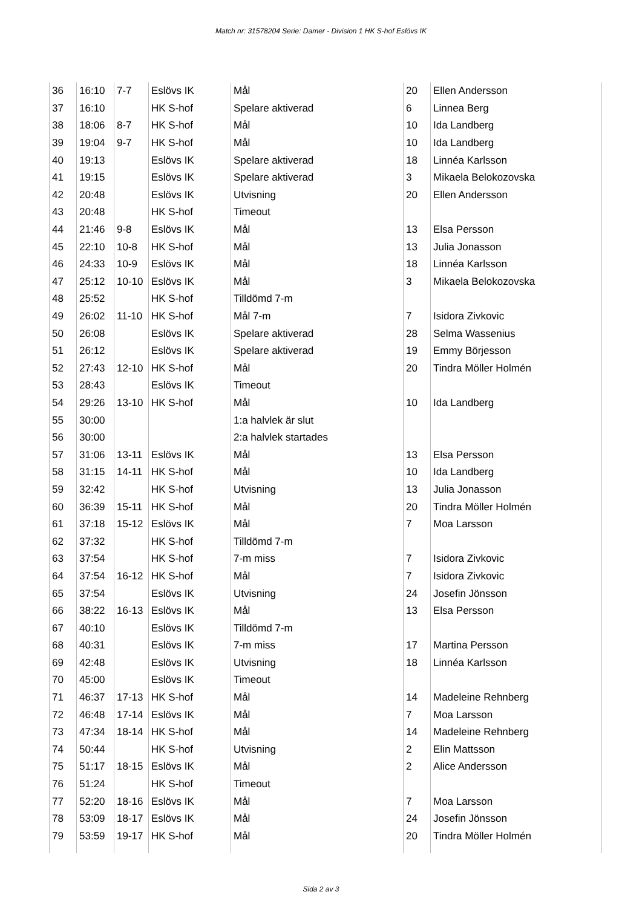Match nr: 31578204 Serie: Damer - Division 1 HK S-hof Eslövs IK
| 36 | 16:10 | 7-7 | Eslövs IK | Mål | 20 | Ellen Andersson |
| 37 | 16:10 | | HK S-hof | Spelare aktiverad | 6 | Linnea Berg |
| 38 | 18:06 | 8-7 | HK S-hof | Mål | 10 | Ida Landberg |
| 39 | 19:04 | 9-7 | HK S-hof | Mål | 10 | Ida Landberg |
| 40 | 19:13 | | Eslövs IK | Spelare aktiverad | 18 | Linnéa Karlsson |
| 41 | 19:15 | | Eslövs IK | Spelare aktiverad | 3 | Mikaela Belokozovska |
| 42 | 20:48 | | Eslövs IK | Utvisning | 20 | Ellen Andersson |
| 43 | 20:48 | | HK S-hof | Timeout | | |
| 44 | 21:46 | 9-8 | Eslövs IK | Mål | 13 | Elsa Persson |
| 45 | 22:10 | 10-8 | HK S-hof | Mål | 13 | Julia Jonasson |
| 46 | 24:33 | 10-9 | Eslövs IK | Mål | 18 | Linnéa Karlsson |
| 47 | 25:12 | 10-10 | Eslövs IK | Mål | 3 | Mikaela Belokozovska |
| 48 | 25:52 | | HK S-hof | Tilldömd 7-m | | |
| 49 | 26:02 | 11-10 | HK S-hof | Mål 7-m | 7 | Isidora Zivkovic |
| 50 | 26:08 | | Eslövs IK | Spelare aktiverad | 28 | Selma Wassenius |
| 51 | 26:12 | | Eslövs IK | Spelare aktiverad | 19 | Emmy Börjesson |
| 52 | 27:43 | 12-10 | HK S-hof | Mål | 20 | Tindra Möller Holmén |
| 53 | 28:43 | | Eslövs IK | Timeout | | |
| 54 | 29:26 | 13-10 | HK S-hof | Mål | 10 | Ida Landberg |
| 55 | 30:00 | | | 1:a halvlek är slut | | |
| 56 | 30:00 | | | 2:a halvlek startades | | |
| 57 | 31:06 | 13-11 | Eslövs IK | Mål | 13 | Elsa Persson |
| 58 | 31:15 | 14-11 | HK S-hof | Mål | 10 | Ida Landberg |
| 59 | 32:42 | | HK S-hof | Utvisning | 13 | Julia Jonasson |
| 60 | 36:39 | 15-11 | HK S-hof | Mål | 20 | Tindra Möller Holmén |
| 61 | 37:18 | 15-12 | Eslövs IK | Mål | 7 | Moa Larsson |
| 62 | 37:32 | | HK S-hof | Tilldömd 7-m | | |
| 63 | 37:54 | | HK S-hof | 7-m miss | 7 | Isidora Zivkovic |
| 64 | 37:54 | 16-12 | HK S-hof | Mål | 7 | Isidora Zivkovic |
| 65 | 37:54 | | Eslövs IK | Utvisning | 24 | Josefin Jönsson |
| 66 | 38:22 | 16-13 | Eslövs IK | Mål | 13 | Elsa Persson |
| 67 | 40:10 | | Eslövs IK | Tilldömd 7-m | | |
| 68 | 40:31 | | Eslövs IK | 7-m miss | 17 | Martina Persson |
| 69 | 42:48 | | Eslövs IK | Utvisning | 18 | Linnéa Karlsson |
| 70 | 45:00 | | Eslövs IK | Timeout | | |
| 71 | 46:37 | 17-13 | HK S-hof | Mål | 14 | Madeleine Rehnberg |
| 72 | 46:48 | 17-14 | Eslövs IK | Mål | 7 | Moa Larsson |
| 73 | 47:34 | 18-14 | HK S-hof | Mål | 14 | Madeleine Rehnberg |
| 74 | 50:44 | | HK S-hof | Utvisning | 2 | Elin Mattsson |
| 75 | 51:17 | 18-15 | Eslövs IK | Mål | 2 | Alice Andersson |
| 76 | 51:24 | | HK S-hof | Timeout | | |
| 77 | 52:20 | 18-16 | Eslövs IK | Mål | 7 | Moa Larsson |
| 78 | 53:09 | 18-17 | Eslövs IK | Mål | 24 | Josefin Jönsson |
| 79 | 53:59 | 19-17 | HK S-hof | Mål | 20 | Tindra Möller Holmén |
Sida 2 av 3